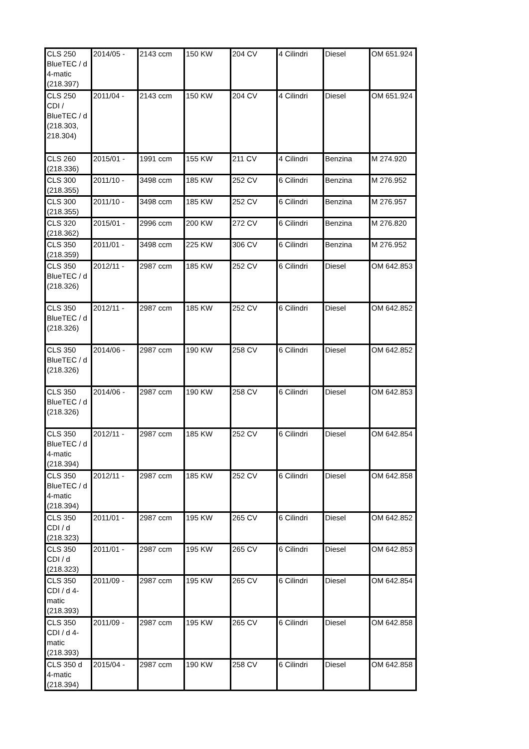| CLS 250 BlueTEC / d 4-matic (218.397) | 2014/05 - | 2143 ccm | 150 KW | 204 CV | 4 Cilindri | Diesel | OM 651.924 |
| CLS 250 CDI / BlueTEC / d (218.303, 218.304) | 2011/04 - | 2143 ccm | 150 KW | 204 CV | 4 Cilindri | Diesel | OM 651.924 |
| CLS 260 (218.336) | 2015/01 - | 1991 ccm | 155 KW | 211 CV | 4 Cilindri | Benzina | M 274.920 |
| CLS 300 (218.355) | 2011/10 - | 3498 ccm | 185 KW | 252 CV | 6 Cilindri | Benzina | M 276.952 |
| CLS 300 (218.355) | 2011/10 - | 3498 ccm | 185 KW | 252 CV | 6 Cilindri | Benzina | M 276.957 |
| CLS 320 (218.362) | 2015/01 - | 2996 ccm | 200 KW | 272 CV | 6 Cilindri | Benzina | M 276.820 |
| CLS 350 (218.359) | 2011/01 - | 3498 ccm | 225 KW | 306 CV | 6 Cilindri | Benzina | M 276.952 |
| CLS 350 BlueTEC / d (218.326) | 2012/11 - | 2987 ccm | 185 KW | 252 CV | 6 Cilindri | Diesel | OM 642.853 |
| CLS 350 BlueTEC / d (218.326) | 2012/11 - | 2987 ccm | 185 KW | 252 CV | 6 Cilindri | Diesel | OM 642.852 |
| CLS 350 BlueTEC / d (218.326) | 2014/06 - | 2987 ccm | 190 KW | 258 CV | 6 Cilindri | Diesel | OM 642.852 |
| CLS 350 BlueTEC / d (218.326) | 2014/06 - | 2987 ccm | 190 KW | 258 CV | 6 Cilindri | Diesel | OM 642.853 |
| CLS 350 BlueTEC / d 4-matic (218.394) | 2012/11 - | 2987 ccm | 185 KW | 252 CV | 6 Cilindri | Diesel | OM 642.854 |
| CLS 350 BlueTEC / d 4-matic (218.394) | 2012/11 - | 2987 ccm | 185 KW | 252 CV | 6 Cilindri | Diesel | OM 642.858 |
| CLS 350 CDI / d (218.323) | 2011/01 - | 2987 ccm | 195 KW | 265 CV | 6 Cilindri | Diesel | OM 642.852 |
| CLS 350 CDI / d (218.323) | 2011/01 - | 2987 ccm | 195 KW | 265 CV | 6 Cilindri | Diesel | OM 642.853 |
| CLS 350 CDI / d 4-matic (218.393) | 2011/09 - | 2987 ccm | 195 KW | 265 CV | 6 Cilindri | Diesel | OM 642.854 |
| CLS 350 CDI / d 4-matic (218.393) | 2011/09 - | 2987 ccm | 195 KW | 265 CV | 6 Cilindri | Diesel | OM 642.858 |
| CLS 350 d 4-matic (218.394) | 2015/04 - | 2987 ccm | 190 KW | 258 CV | 6 Cilindri | Diesel | OM 642.858 |